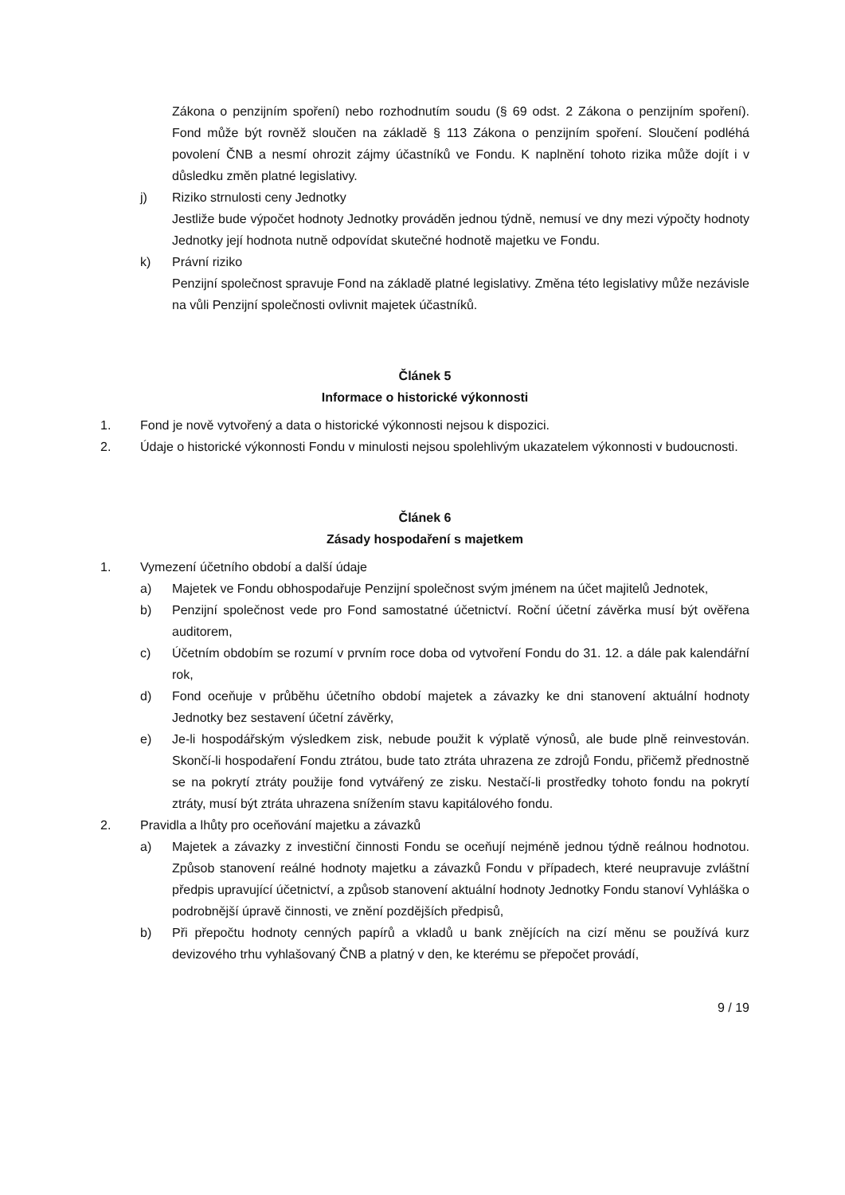Zákona o penzijním spoření) nebo rozhodnutím soudu (§ 69 odst. 2 Zákona o penzijním spoření). Fond může být rovněž sloučen na základě § 113 Zákona o penzijním spoření. Sloučení podléhá povolení ČNB a nesmí ohrozit zájmy účastníků ve Fondu. K naplnění tohoto rizika může dojít i v důsledku změn platné legislativy.
j) Riziko strnulosti ceny Jednotky
Jestliže bude výpočet hodnoty Jednotky prováděn jednou týdně, nemusí ve dny mezi výpočty hodnoty Jednotky její hodnota nutně odpovídat skutečné hodnotě majetku ve Fondu.
k) Právní riziko
Penzijní společnost spravuje Fond na základě platné legislativy. Změna této legislativy může nezávisle na vůli Penzijní společnosti ovlivnit majetek účastníků.
Článek 5
Informace o historické výkonnosti
1. Fond je nově vytvořený a data o historické výkonnosti nejsou k dispozici.
2. Údaje o historické výkonnosti Fondu v minulosti nejsou spolehlivým ukazatelem výkonnosti v budoucnosti.
Článek 6
Zásady hospodaření s majetkem
1. Vymezení účetního období a další údaje
a) Majetek ve Fondu obhospodařuje Penzijní společnost svým jménem na účet majitelů Jednotek,
b) Penzijní společnost vede pro Fond samostatné účetnictví. Roční účetní závěrka musí být ověřena auditorem,
c) Účetním obdobím se rozumí v prvním roce doba od vytvoření Fondu do 31. 12. a dále pak kalendářní rok,
d) Fond oceňuje v průběhu účetního období majetek a závazky ke dni stanovení aktuální hodnoty Jednotky bez sestavení účetní závěrky,
e) Je-li hospodářským výsledkem zisk, nebude použit k výplatě výnosů, ale bude plně reinvestován. Skončí-li hospodaření Fondu ztrátou, bude tato ztráta uhrazena ze zdrojů Fondu, přičemž přednostně se na pokrytí ztráty použije fond vytvářený ze zisku. Nestačí-li prostředky tohoto fondu na pokrytí ztráty, musí být ztráta uhrazena snížením stavu kapitálového fondu.
2. Pravidla a lhůty pro oceňování majetku a závazků
a) Majetek a závazky z investiční činnosti Fondu se oceňují nejméně jednou týdně reálnou hodnotou. Způsob stanovení reálné hodnoty majetku a závazků Fondu v případech, které neupravuje zvláštní předpis upravující účetnictví, a způsob stanovení aktuální hodnoty Jednotky Fondu stanoví Vyhláška o podrobnější úpravě činnosti, ve znění pozdějších předpisů,
b) Při přepočtu hodnoty cenných papírů a vkladů u bank znějících na cizí měnu se používá kurz devizového trhu vyhlašovaný ČNB a platný v den, ke kterému se přepočet provádí,
9 / 19